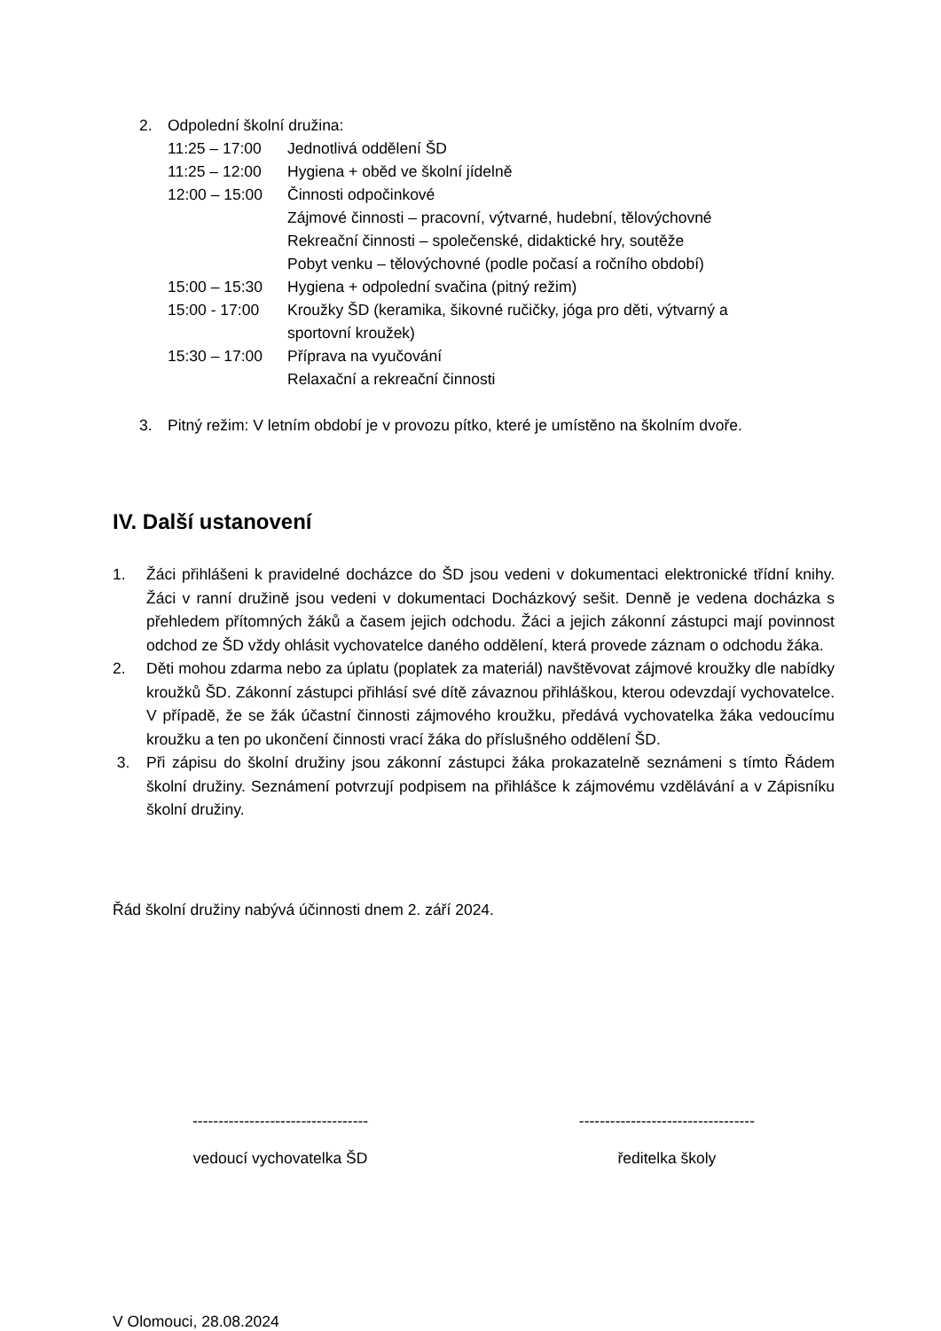2. Odpolední školní družina:
11:25 – 17:00 Jednotlivá oddělení ŠD
11:25 – 12:00 Hygiena + oběd ve školní jídelně
12:00 – 15:00 Činnosti odpočinkové
Zájmové činnosti – pracovní, výtvarné, hudební, tělovýchovné
Rekreační činnosti – společenské, didaktické hry, soutěže
Pobyt venku – tělovýchovné (podle počasí a ročního období)
15:00 – 15:30 Hygiena + odpolední svačina (pitný režim)
15:00 - 17:00 Kroužky ŠD (keramika, šikovné ručičky, jóga pro děti, výtvarný a
sportovní kroužek)
15:30 – 17:00 Příprava na vyučování
Relaxační a rekreační činnosti
3. Pitný režim: V letním období je v provozu pítko, které je umístěno na školním dvoře.
IV. Další ustanovení
1. Žáci přihlášeni k pravidelné docházce do ŠD jsou vedeni v dokumentaci elektronické třídní knihy. Žáci v ranní družině jsou vedeni v dokumentaci Docházkový sešit. Denně je vedena docházka s přehledem přítomných žáků a časem jejich odchodu. Žáci a jejich zákonní zástupci mají povinnost odchod ze ŠD vždy ohlásit vychovatelce daného oddělení, která provede záznam o odchodu žáka.
2. Děti mohou zdarma nebo za úplatu (poplatek za materiál) navštěvovat zájmové kroužky dle nabídky kroužků ŠD. Zákonní zástupci přihlásí své dítě závaznou přihláškou, kterou odevzdají vychovatelce. V případě, že se žák účastní činnosti zájmového kroužku, předává vychovatelka žáka vedoucímu kroužku a ten po ukončení činnosti vrací žáka do příslušného oddělení ŠD.
3. Při zápisu do školní družiny jsou zákonní zástupci žáka prokazatelně seznámeni s tímto Řádem školní družiny. Seznámení potvrzují podpisem na přihlášce k zájmovému vzdělávání a v Zápisníku školní družiny.
Řád školní družiny nabývá účinnosti dnem 2. září 2024.
----------------------------------
vedoucí vychovatelka ŠD
----------------------------------
ředitelka školy
V Olomouci, 28.08.2024